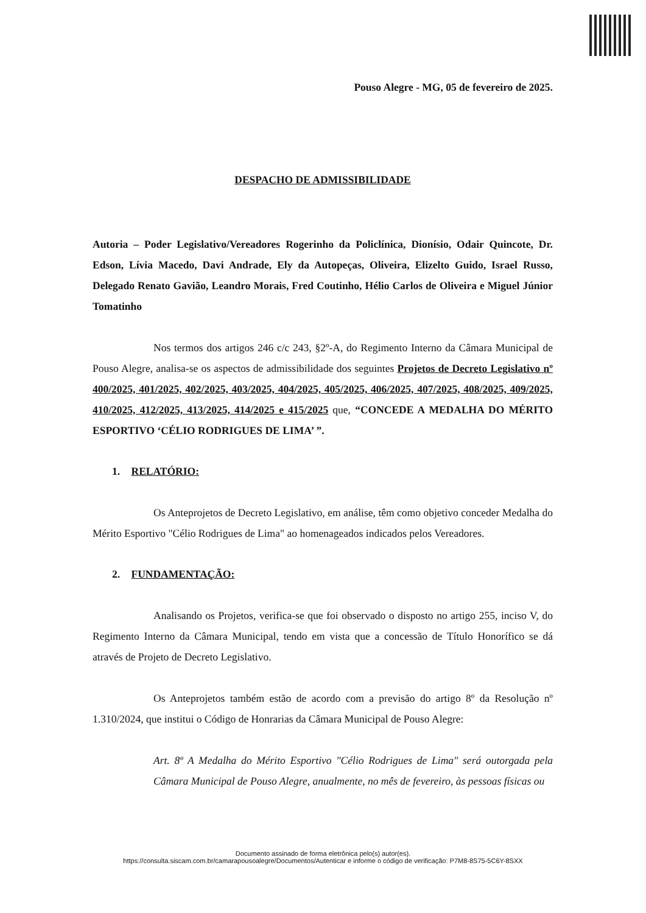Pouso Alegre - MG, 05 de fevereiro de 2025.
DESPACHO DE ADMISSIBILIDADE
Autoria – Poder Legislativo/Vereadores Rogerinho da Policlínica, Dionísio, Odair Quincote, Dr. Edson, Lívia Macedo, Davi Andrade, Ely da Autopeças, Oliveira, Elizelto Guido, Israel Russo, Delegado Renato Gavião, Leandro Morais, Fred Coutinho, Hélio Carlos de Oliveira e Miguel Júnior Tomatinho
Nos termos dos artigos 246 c/c 243, §2º-A, do Regimento Interno da Câmara Municipal de Pouso Alegre, analisa-se os aspectos de admissibilidade dos seguintes Projetos de Decreto Legislativo nº 400/2025, 401/2025, 402/2025, 403/2025, 404/2025, 405/2025, 406/2025, 407/2025, 408/2025, 409/2025, 410/2025, 412/2025, 413/2025, 414/2025 e 415/2025 que, “CONCEDE A MEDALHA DO MÉRITO ESPORTIVO ‘CÉLIO RODRIGUES DE LIMA’ ”.
1. RELATÓRIO:
Os Anteprojetos de Decreto Legislativo, em análise, têm como objetivo conceder Medalha do Mérito Esportivo "Célio Rodrigues de Lima" ao homenageados indicados pelos Vereadores.
2. FUNDAMENTAÇÃO:
Analisando os Projetos, verifica-se que foi observado o disposto no artigo 255, inciso V, do Regimento Interno da Câmara Municipal, tendo em vista que a concessão de Título Honorífico se dá através de Projeto de Decreto Legislativo.
Os Anteprojetos também estão de acordo com a previsão do artigo 8º da Resolução nº 1.310/2024, que institui o Código de Honrarias da Câmara Municipal de Pouso Alegre:
Art. 8º A Medalha do Mérito Esportivo "Célio Rodrigues de Lima" será outorgada pela Câmara Municipal de Pouso Alegre, anualmente, no mês de fevereiro, às pessoas físicas ou
Documento assinado de forma eletrônica pelo(s) autor(es).
https://consulta.siscam.com.br/camarapousoalegre/Documentos/Autenticar e informe o código de verificação: P7M8-8S75-5C6Y-8SXX